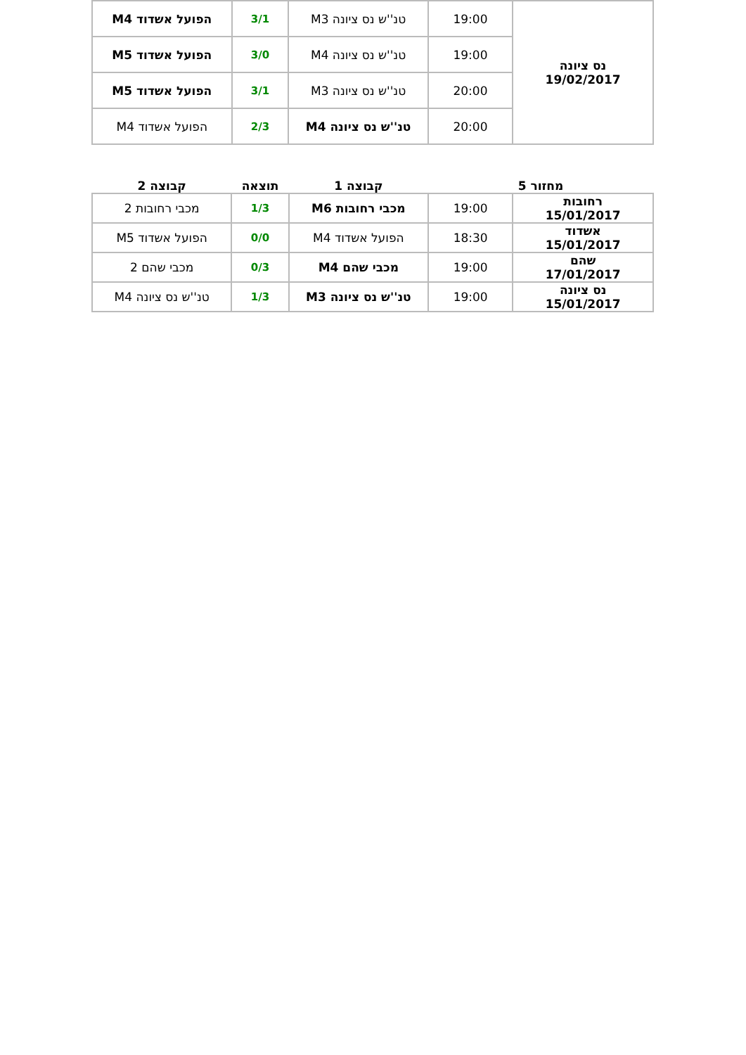| נס ציונה 19/02/2017 | 19:00 | טנ''ש נס ציונה M3 | 3/1 | הפועל אשדוד M4 |
| | 19:00 | טנ''ש נס ציונה M4 | 3/0 | הפועל אשדוד M5 |
| | 20:00 | טנ''ש נס ציונה M3 | 3/1 | הפועל אשדוד M5 |
| | 20:00 | טנ''ש נס ציונה M4 | 2/3 | הפועל אשדוד M4 |
| מחזור 5 | | קבוצה 1 | תוצאה | קבוצה 2 |
| --- | --- | --- | --- | --- |
| רחובות 15/01/2017 | 19:00 | מכבי רחובות M6 | 1/3 | מכבי רחובות 2 |
| אשדוד 15/01/2017 | 18:30 | הפועל אשדוד M4 | 0/0 | הפועל אשדוד M5 |
| שהם 17/01/2017 | 19:00 | מכבי שהם M4 | 0/3 | מכבי שהם 2 |
| נס ציונה 15/01/2017 | 19:00 | טנ''ש נס ציונה M3 | 1/3 | טנ''ש נס ציונה M4 |